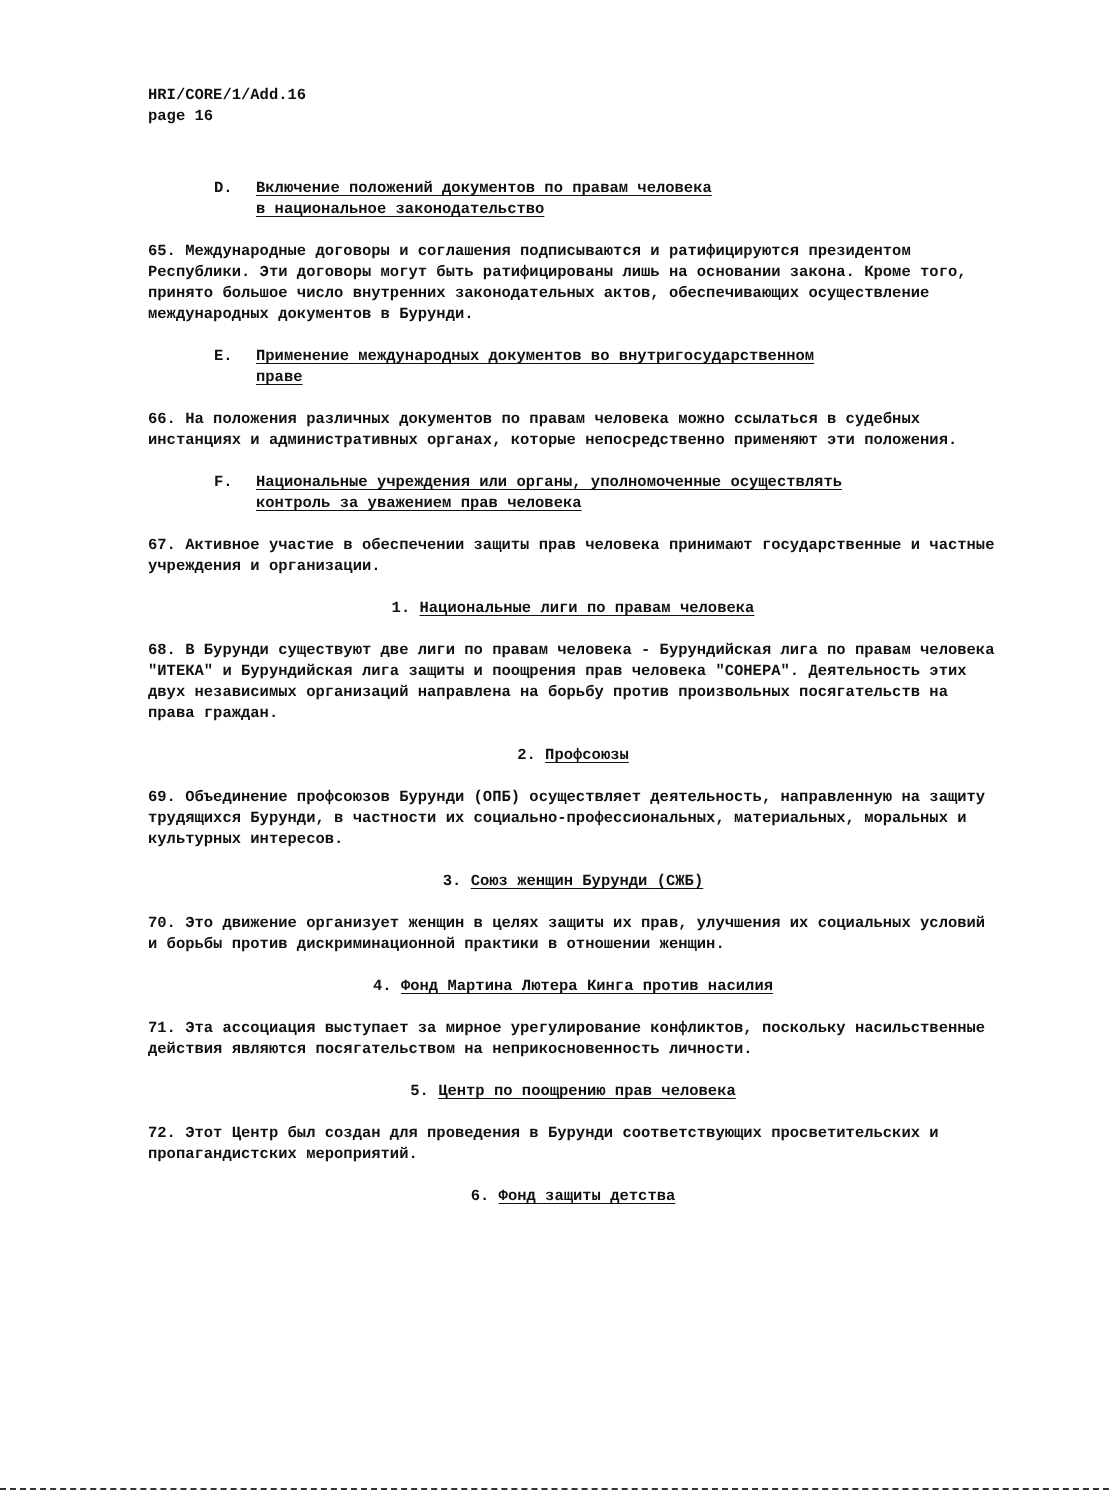HRI/CORE/1/Add.16
page 16
D. Включение положений документов по правам человека
в национальное законодательство
65. Международные договоры и соглашения подписываются и ратифицируются президентом Республики. Эти договоры могут быть ратифицированы лишь на основании закона. Кроме того, принято большое число внутренних законодательных актов, обеспечивающих осуществление международных документов в Бурунди.
E. Применение международных документов во внутригосударственном
праве
66. На положения различных документов по правам человека можно ссылаться в судебных инстанциях и административных органах, которые непосредственно применяют эти положения.
F. Национальные учреждения или органы, уполномоченные осуществлять
контроль за уважением прав человека
67. Активное участие в обеспечении защиты прав человека принимают государственные и частные учреждения и организации.
1. Национальные лиги по правам человека
68. В Бурунди существуют две лиги по правам человека - Бурундийская лига по правам человека "ИТЕКА" и Бурундийская лига защиты и поощрения прав человека "СОНЕРА". Деятельность этих двух независимых организаций направлена на борьбу против произвольных посягательств на права граждан.
2. Профсоюзы
69. Объединение профсоюзов Бурунди (ОПБ) осуществляет деятельность, направленную на защиту трудящихся Бурунди, в частности их социально-профессиональных, материальных, моральных и культурных интересов.
3. Союз женщин Бурунди (СЖБ)
70. Это движение организует женщин в целях защиты их прав, улучшения их социальных условий и борьбы против дискриминационной практики в отношении женщин.
4. Фонд Мартина Лютера Кинга против насилия
71. Эта ассоциация выступает за мирное урегулирование конфликтов, поскольку насильственные действия являются посягательством на неприкосновенность личности.
5. Центр по поощрению прав человека
72. Этот Центр был создан для проведения в Бурунди соответствующих просветительских и пропагандистских мероприятий.
6. Фонд защиты детства